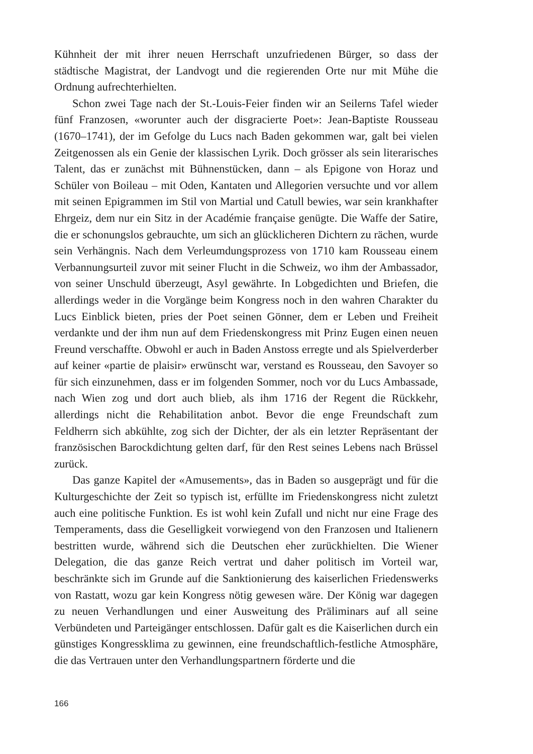Kühnheit der mit ihrer neuen Herrschaft unzufriedenen Bürger, so dass der städtische Magistrat, der Landvogt und die regierenden Orte nur mit Mühe die Ordnung aufrechterhielten.
Schon zwei Tage nach der St.-Louis-Feier finden wir an Seilerns Tafel wieder fünf Franzosen, «worunter auch der disgracierte Poet»: Jean-Baptiste Rousseau (1670–1741), der im Gefolge du Lucs nach Baden gekommen war, galt bei vielen Zeitgenossen als ein Genie der klassischen Lyrik. Doch grösser als sein literarisches Talent, das er zunächst mit Bühnenstücken, dann – als Epigone von Horaz und Schüler von Boileau – mit Oden, Kantaten und Allegorien versuchte und vor allem mit seinen Epigrammen im Stil von Martial und Catull bewies, war sein krankhafter Ehrgeiz, dem nur ein Sitz in der Académie française genügte. Die Waffe der Satire, die er schonungslos gebrauchte, um sich an glücklicheren Dichtern zu rächen, wurde sein Verhängnis. Nach dem Verleumdungsprozess von 1710 kam Rousseau einem Verbannungsurteil zuvor mit seiner Flucht in die Schweiz, wo ihm der Ambassador, von seiner Unschuld überzeugt, Asyl gewährte. In Lobgedichten und Briefen, die allerdings weder in die Vorgänge beim Kongress noch in den wahren Charakter du Lucs Einblick bieten, pries der Poet seinen Gönner, dem er Leben und Freiheit verdankte und der ihm nun auf dem Friedenskongress mit Prinz Eugen einen neuen Freund verschaffte. Obwohl er auch in Baden Anstoss erregte und als Spielverderber auf keiner «partie de plaisir» erwünscht war, verstand es Rousseau, den Savoyer so für sich einzunehmen, dass er im folgenden Sommer, noch vor du Lucs Ambassade, nach Wien zog und dort auch blieb, als ihm 1716 der Regent die Rückkehr, allerdings nicht die Rehabilitation anbot. Bevor die enge Freundschaft zum Feldherrn sich abkühlte, zog sich der Dichter, der als ein letzter Repräsentant der französischen Barockdichtung gelten darf, für den Rest seines Lebens nach Brüssel zurück.
Das ganze Kapitel der «Amusements», das in Baden so ausgeprägt und für die Kulturgeschichte der Zeit so typisch ist, erfüllte im Friedenskongress nicht zuletzt auch eine politische Funktion. Es ist wohl kein Zufall und nicht nur eine Frage des Temperaments, dass die Geselligkeit vorwiegend von den Franzosen und Italienern bestritten wurde, während sich die Deutschen eher zurückhielten. Die Wiener Delegation, die das ganze Reich vertrat und daher politisch im Vorteil war, beschränkte sich im Grunde auf die Sanktionierung des kaiserlichen Friedenswerks von Rastatt, wozu gar kein Kongress nötig gewesen wäre. Der König war dagegen zu neuen Verhandlungen und einer Ausweitung des Präliminars auf all seine Verbündeten und Parteigänger entschlossen. Dafür galt es die Kaiserlichen durch ein günstiges Kongressklima zu gewinnen, eine freundschaftlich-festliche Atmosphäre, die das Vertrauen unter den Verhandlungspartnern förderte und die
166